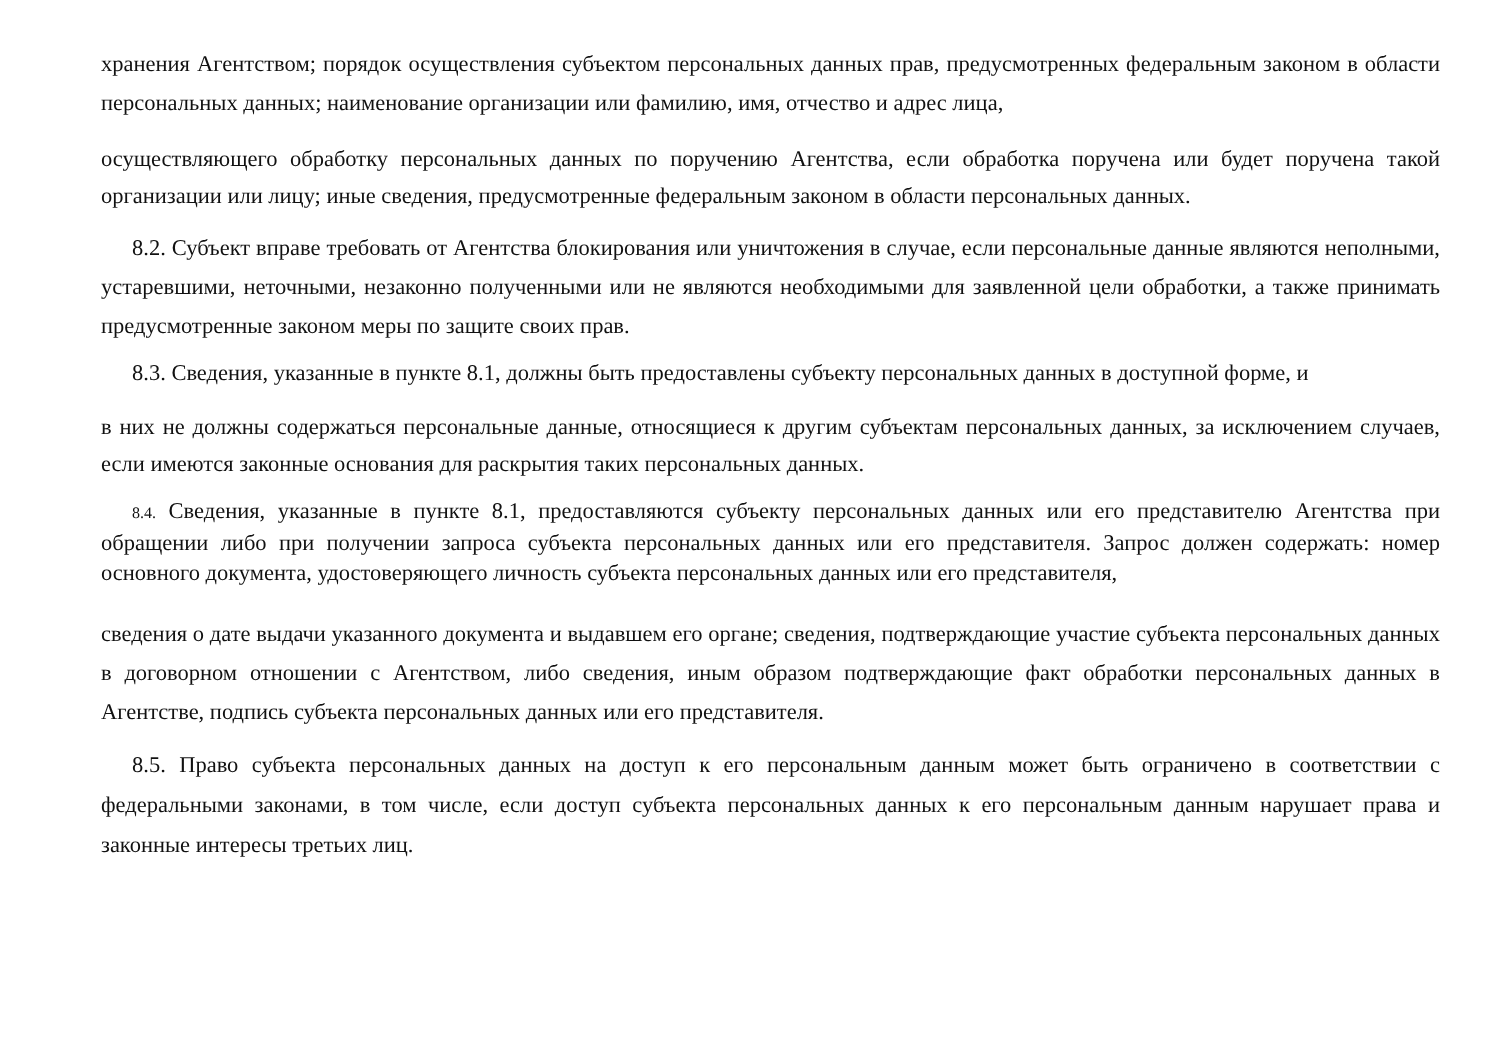хранения Агентством; порядок осуществления субъектом персональных данных прав, предусмотренных федеральным законом в области персональных данных; наименование организации или фамилию, имя, отчество и адрес лица,
осуществляющего обработку персональных данных по поручению Агентства, если обработка поручена или будет поручена такой организации или лицу; иные сведения, предусмотренные федеральным законом в области персональных данных.
8.2. Субъект вправе требовать от Агентства блокирования или уничтожения в случае, если персональные данные являются неполными, устаревшими, неточными, незаконно полученными или не являются необходимыми для заявленной цели обработки, а также принимать предусмотренные законом меры по защите своих прав.
8.3. Сведения, указанные в пункте 8.1, должны быть предоставлены субъекту персональных данных в доступной форме, и
в них не должны содержаться персональные данные, относящиеся к другим субъектам персональных данных, за исключением случаев, если имеются законные основания для раскрытия таких персональных данных.
8.4. Сведения, указанные в пункте 8.1, предоставляются субъекту персональных данных или его представителю Агентства при обращении либо при получении запроса субъекта персональных данных или его представителя. Запрос должен содержать: номер основного документа, удостоверяющего личность субъекта персональных данных или его представителя,
сведения о дате выдачи указанного документа и выдавшем его органе; сведения, подтверждающие участие субъекта персональных данных в договорном отношении с Агентством, либо сведения, иным образом подтверждающие факт обработки персональных данных в Агентстве, подпись субъекта персональных данных или его представителя.
8.5. Право субъекта персональных данных на доступ к его персональным данным может быть ограничено в соответствии с федеральными законами, в том числе, если доступ субъекта персональных данных к его персональным данным нарушает права и законные интересы третьих лиц.